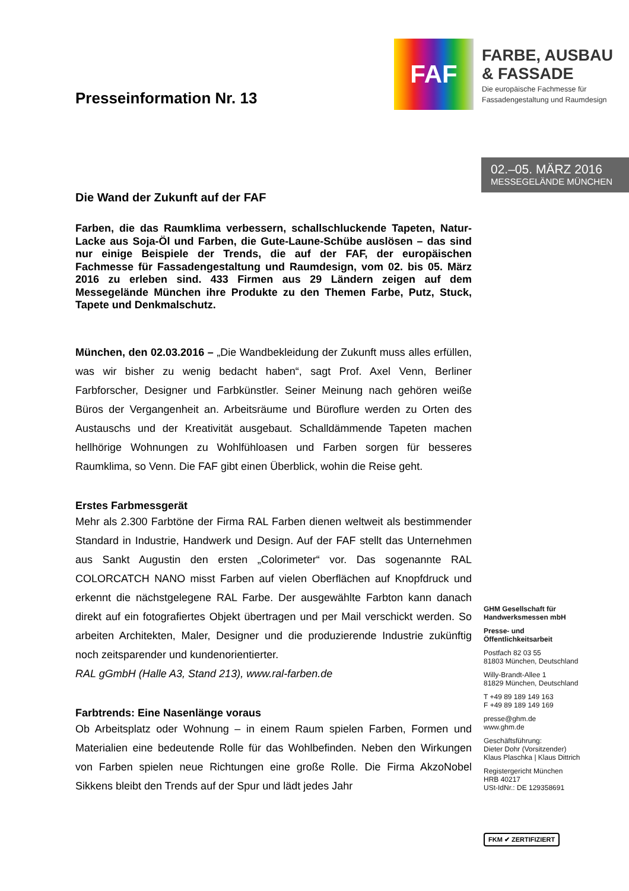FAF
FARBE, AUSBAU & FASSADE
Die europäische Fachmesse für Fassadengestaltung und Raumdesign
02.–05. MÄRZ 2016
MESSEGELÄNDE MÜNCHEN
Presseinformation Nr. 13
Die Wand der Zukunft auf der FAF
Farben, die das Raumklima verbessern, schallschluckende Tapeten, Natur-Lacke aus Soja-Öl und Farben, die Gute-Laune-Schübe auslösen – das sind nur einige Beispiele der Trends, die auf der FAF, der europäischen Fachmesse für Fassadengestaltung und Raumdesign, vom 02. bis 05. März 2016 zu erleben sind. 433 Firmen aus 29 Ländern zeigen auf dem Messegelände München ihre Produkte zu den Themen Farbe, Putz, Stuck, Tapete und Denkmalschutz.
München, den 02.03.2016 – „Die Wandbekleidung der Zukunft muss alles erfüllen, was wir bisher zu wenig bedacht haben“, sagt Prof. Axel Venn, Berliner Farbforscher, Designer und Farbkünstler. Seiner Meinung nach gehören weiße Büros der Vergangenheit an. Arbeitsräume und Büroflure werden zu Orten des Austauschs und der Kreativität ausgebaut. Schalldämmende Tapeten machen hellhörige Wohnungen zu Wohlfühloasen und Farben sorgen für besseres Raumklima, so Venn. Die FAF gibt einen Überblick, wohin die Reise geht.
Erstes Farbmessgerät
Mehr als 2.300 Farbtöne der Firma RAL Farben dienen weltweit als bestimmender Standard in Industrie, Handwerk und Design. Auf der FAF stellt das Unternehmen aus Sankt Augustin den ersten „Colorimeter“ vor. Das sogenannte RAL COLORCATCH NANO misst Farben auf vielen Oberflächen auf Knopfdruck und erkennt die nächstgelegene RAL Farbe. Der ausgewählte Farbton kann danach direkt auf ein fotografiertes Objekt übertragen und per Mail verschickt werden. So arbeiten Architekten, Maler, Designer und die produzierende Industrie zukünftig noch zeitsparender und kundenorientierter.
RAL gGmbH (Halle A3, Stand 213), www.ral-farben.de
Farbtrends: Eine Nasenlänge voraus
Ob Arbeitsplatz oder Wohnung – in einem Raum spielen Farben, Formen und Materialien eine bedeutende Rolle für das Wohlbefinden. Neben den Wirkungen von Farben spielen neue Richtungen eine große Rolle. Die Firma AkzoNobel Sikkens bleibt den Trends auf der Spur und lädt jedes Jahr
GHM Gesellschaft für Handwerksmessen mbH
Presse- und Öffentlichkeitsarbeit
Postfach 82 03 55
81803 München, Deutschland
Willy-Brandt-Allee 1
81829 München, Deutschland
T +49 89 189 149 163
F +49 89 189 149 169
presse@ghm.de
www.ghm.de
Geschäftsführung:
Dieter Dohr (Vorsitzender)
Klaus Plaschka | Klaus Dittrich
Registergericht München
HRB 40217
USt-IdNr.: DE 129358691
FKM ✔ ZERTIFIZIERT